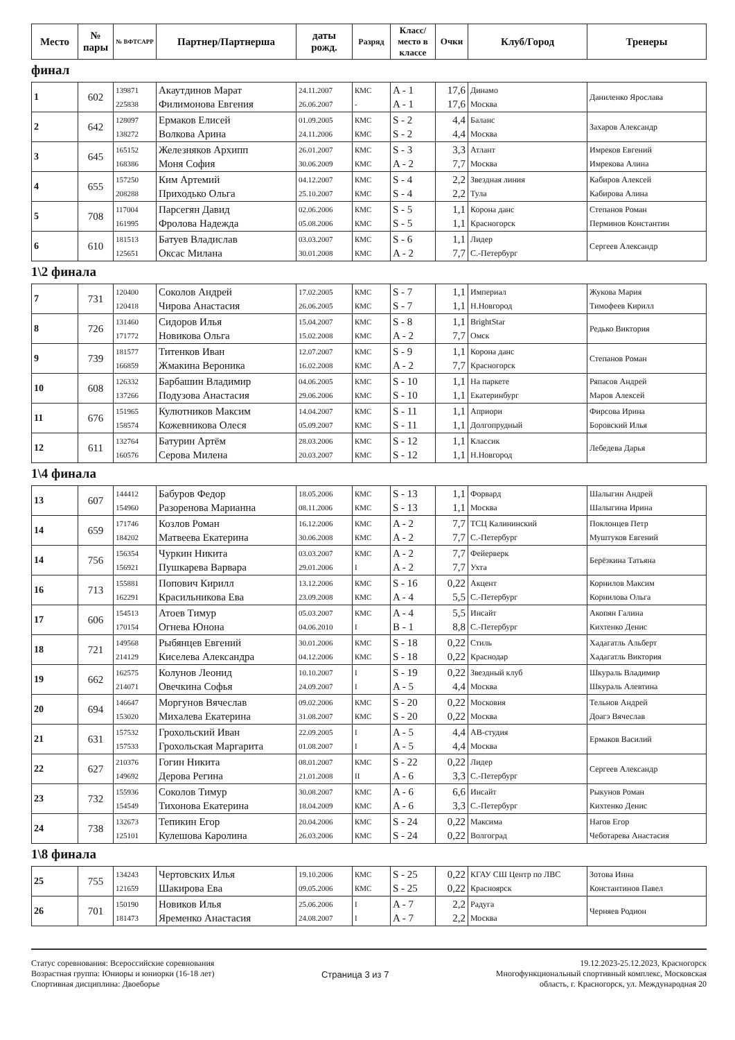| Место | № пары | № ВФТСАРР | Партнер/Партнерша | даты рожд. | Разряд | Класс/ место в классе | Очки | Клуб/Город | Тренеры |
| --- | --- | --- | --- | --- | --- | --- | --- | --- | --- |
финал
| 1 | 602 | 139871 225838 | Акаутдинов Марат Филимонова Евгения | 24.11.2007 26.06.2007 | КМС - | A - 1 A - 1 | 17,6 17,6 | Динамо Москва | Даниленко Ярослава |
| 2 | 642 | 128097 138272 | Ермаков Елисей Волкова Арина | 01.09.2005 24.11.2006 | КМС КМС | S - 2 S - 2 | 4,4 4,4 | Баланс Москва | Захаров Александр |
| 3 | 645 | 165152 168386 | Железняков Архипп Моня София | 26.01.2007 30.06.2009 | КМС КМС | S - 3 A - 2 | 3,3 7,7 | Атлант Москва | Имреков Евгений Имрекова Алина |
| 4 | 655 | 157250 208288 | Ким Артемий Приходько Ольга | 04.12.2007 25.10.2007 | КМС КМС | S - 4 S - 4 | 2,2 2,2 | Звездная линия Тула | Кабиров Алексей Кабирова Алина |
| 5 | 708 | 117004 161995 | Парсегян Давид Фролова Надежда | 02.06.2006 05.08.2006 | КМС КМС | S - 5 S - 5 | 1,1 1,1 | Корона данс Красногорск | Степанов Роман Перминов Константин |
| 6 | 610 | 181513 125651 | Батуев Владислав Оксас Милана | 03.03.2007 30.01.2008 | КМС КМС | S - 6 A - 2 | 1,1 7,7 | Лидер С.-Петербург | Сергеев Александр |
1\2 финала
| 7 | 731 | 120400 120418 | Соколов Андрей Чирова Анастасия | 17.02.2005 26.06.2005 | КМС КМС | S - 7 S - 7 | 1,1 1,1 | Империал Н.Новгород | Жукова Мария Тимофеев Кирилл |
| 8 | 726 | 131460 171772 | Сидоров Илья Новикова Ольга | 15.04.2007 15.02.2008 | КМС КМС | S - 8 A - 2 | 1,1 7,7 | BrightStar Омск | Редько Виктория |
| 9 | 739 | 181577 166859 | Титенков Иван Жмакина Вероника | 12.07.2007 16.02.2008 | КМС КМС | S - 9 A - 2 | 1,1 7,7 | Корона данс Красногорск | Степанов Роман |
| 10 | 608 | 126332 137266 | Барбашин Владимир Подузова Анастасия | 04.06.2005 29.06.2006 | КМС КМС | S - 10 S - 10 | 1,1 1,1 | На паркете Екатеринбург | Ряпасов Андрей Маров Алексей |
| 11 | 676 | 151965 158574 | Кулютников Максим Кожевникова Олеся | 14.04.2007 05.09.2007 | КМС КМС | S - 11 S - 11 | 1,1 1,1 | Априори Долгопрудный | Фирсова Ирина Боровский Илья |
| 12 | 611 | 132764 160576 | Батурин Артём Серова Милена | 28.03.2006 20.03.2007 | КМС КМС | S - 12 S - 12 | 1,1 1,1 | Классик Н.Новгород | Лебедева Дарья |
1\4 финала
| 13 | 607 | 144412 154960 | Бабуров Федор Разоренова Марианна | 18.05.2006 08.11.2006 | КМС КМС | S - 13 S - 13 | 1,1 1,1 | Форвард Москва | Шалыгин Андрей Шалыгина Ирина |
| 14 | 659 | 171746 184202 | Козлов Роман Матвеева Екатерина | 16.12.2006 30.06.2008 | КМС КМС | A - 2 A - 2 | 7,7 7,7 | ТСЦ Калининский С.-Петербург | Поклонцев Петр Муштуков Евгений |
| 14 | 756 | 156354 156921 | Чуркин Никита Пушкарева Варвара | 03.03.2007 29.01.2006 | КМС I | A - 2 A - 2 | 7,7 7,7 | Фейерверк Ухта | Берёзкина Татьяна |
| 16 | 713 | 155881 162291 | Попович Кирилл Красильникова Ева | 13.12.2006 23.09.2008 | КМС КМС | S - 16 A - 4 | 0,22 5,5 | Акцент С.-Петербург | Корнилов Максим Корнилова Ольга |
| 17 | 606 | 154513 170154 | Атоев Тимур Огнева Юнона | 05.03.2007 04.06.2010 | КМС I | A - 4 B - 1 | 5,5 8,8 | Инсайт С.-Петербург | Акопян Галина Кихтенко Денис |
| 18 | 721 | 149568 214129 | Рыбянцев Евгений Киселева Александра | 30.01.2006 04.12.2006 | КМС КМС | S - 18 S - 18 | 0,22 0,22 | Стиль Краснодар | Хадагатль Альберт Хадагатль Виктория |
| 19 | 662 | 162575 214071 | Колунов Леонид Овечкина Софья | 10.10.2007 24.09.2007 | I I | S - 19 A - 5 | 0,22 4,4 | Звездный клуб Москва | Шкураль Владимир Шкураль Алевтина |
| 20 | 694 | 146647 153020 | Моргунов Вячеслав Михалева Екатерина | 09.02.2006 31.08.2007 | КМС КМС | S - 20 S - 20 | 0,22 0,22 | Московия Москва | Тельнов Андрей Доагэ Вячеслав |
| 21 | 631 | 157532 157533 | Грохольский Иван Грохольская Маргарита | 22.09.2005 01.08.2007 | I I | A - 5 A - 5 | 4,4 4,4 | АВ-студия Москва | Ермаков Василий |
| 22 | 627 | 210376 149692 | Гогин Никита Дерова Регина | 08.01.2007 21.01.2008 | КМС II | S - 22 A - 6 | 0,22 3,3 | Лидер С.-Петербург | Сергеев Александр |
| 23 | 732 | 155936 154549 | Соколов Тимур Тихонова Екатерина | 30.08.2007 18.04.2009 | КМС КМС | A - 6 A - 6 | 6,6 3,3 | Инсайт С.-Петербург | Рыкунов Роман Кихтенко Денис |
| 24 | 738 | 132673 125101 | Тепикин Егор Кулешова Каролина | 20.04.2006 26.03.2006 | КМС КМС | S - 24 S - 24 | 0,22 0,22 | Максима Волгоград | Нагов Егор Чеботарева Анастасия |
1\8 финала
| 25 | 755 | 134243 121659 | Чертовских Илья Шакирова Ева | 19.10.2006 09.05.2006 | КМС КМС | S - 25 S - 25 | 0,22 0,22 | КГАУ СШ Центр по ЛВС Красноярск | Зотова Инна Константинов Павел |
| 26 | 701 | 150190 181473 | Новиков Илья Яременко Анастасия | 25.06.2006 24.08.2007 | I I | A - 7 A - 7 | 2,2 2,2 | Радуга Москва | Черняев Родион |
Статус соревнования: Всероссийские соревнования
Возрастная группа: Юниоры и юниорки (16-18 лет)
Спортивная дисциплина: Двоеборье
Страница 3 из 7
19.12.2023-25.12.2023, Красногорск
Многофункциональный спортивный комплекс, Московская
область, г. Красногорск, ул. Международная 20